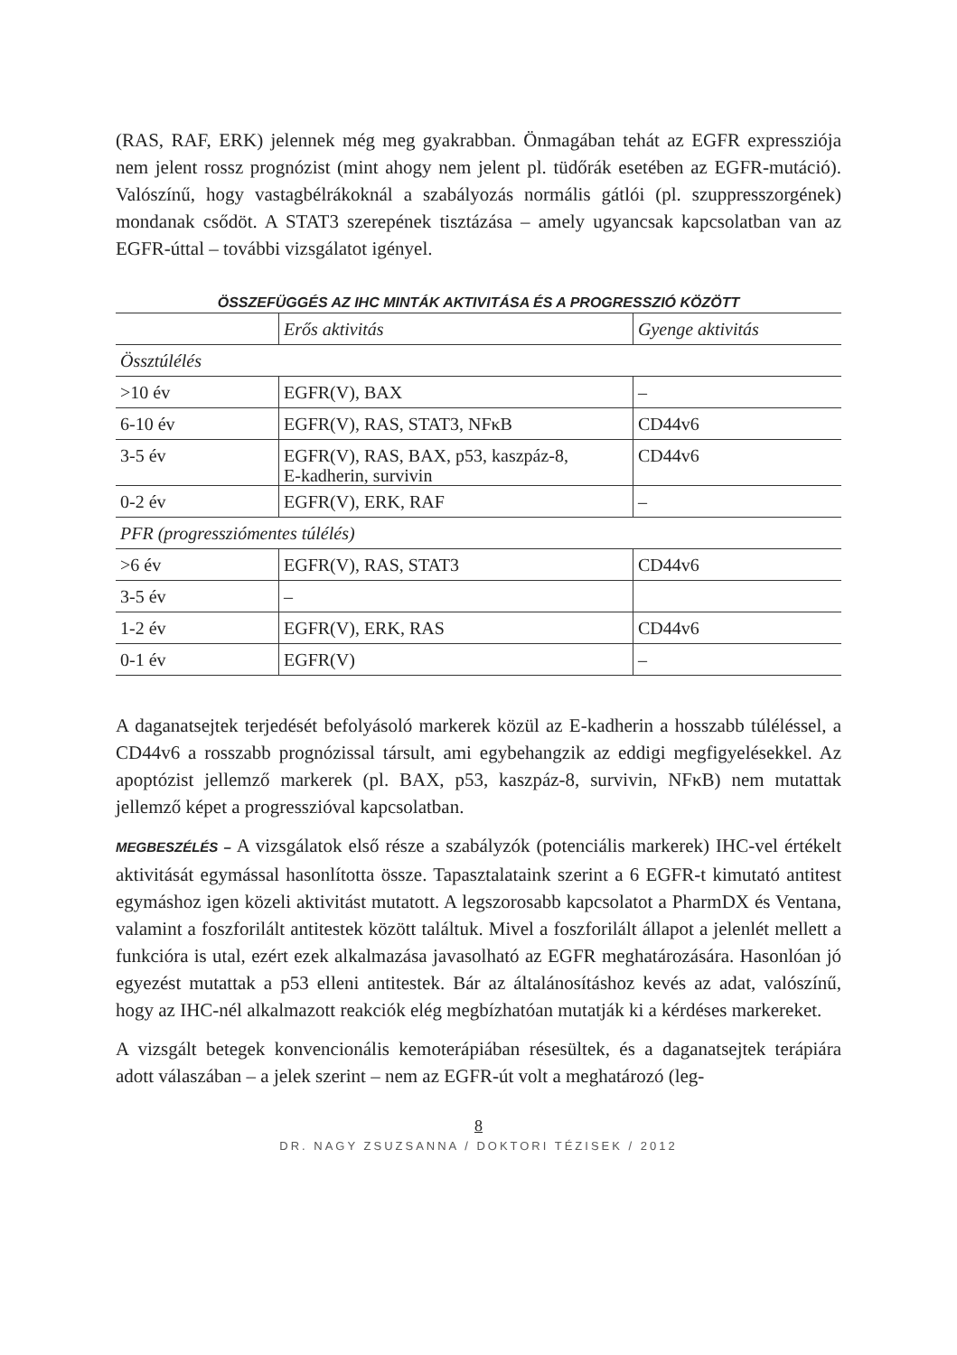(RAS, RAF, ERK) jelennek még meg gyakrabban. Önmagában tehát az EGFR expressziója nem jelent rossz prognózist (mint ahogy nem jelent pl. tüdőrák esetében az EGFR-mutáció). Valószínű, hogy vastagbélrákoknál a szabályozás normális gátlói (pl. szuppresszorgének) mondanak csődöt. A STAT3 szerepének tisztázása – amely ugyancsak kapcsolatban van az EGFR-úttal – további vizsgálatot igényel.
ÖSSZEFÜGGÉS AZ IHC MINTÁK AKTIVITÁSA ÉS A PROGRESSZIÓ KÖZÖTT
| | Erős aktivitás | Gyenge aktivitás |
| --- | --- | --- |
| Össztúlélés | | |
| >10 év | EGFR(V), BAX | – |
| 6-10 év | EGFR(V), RAS, STAT3, NFκB | CD44v6 |
| 3-5 év | EGFR(V), RAS, BAX, p53, kaszpáz-8, E-kadherin, survivin | CD44v6 |
| 0-2 év | EGFR(V), ERK, RAF | – |
| PFR (progressziómentes túlélés) | | |
| >6 év | EGFR(V), RAS, STAT3 | CD44v6 |
| 3-5 év | – | |
| 1-2 év | EGFR(V), ERK, RAS | CD44v6 |
| 0-1 év | EGFR(V) | – |
A daganatsejtek terjedését befolyásoló markerek közül az E-kadherin a hosszabb túléléssel, a CD44v6 a rosszabb prognózissal társult, ami egybehangzik az eddigi megfigyelésekkel. Az apoptózist jellemző markerek (pl. BAX, p53, kaszpáz-8, survivin, NFκB) nem mutattak jellemző képet a progresszióval kapcsolatban.
MEGBESZÉLÉS – A vizsgálatok első része a szabályzók (potenciális markerek) IHC-vel értékelt aktivitását egymással hasonlította össze. Tapasztalataink szerint a 6 EGFR-t kimutató antitest egymáshoz igen közeli aktivitást mutatott. A legszorosabb kapcsolatot a PharmDX és Ventana, valamint a foszforilált antitestek között találtuk. Mivel a foszforilált állapot a jelenlét mellett a funkcióra is utal, ezért ezek alkalmazása javasolható az EGFR meghatározására. Hasonlóan jó egyezést mutattak a p53 elleni antitestek. Bár az általánosításhoz kevés az adat, valószínű, hogy az IHC-nél alkalmazott reakciók elég megbízhatóan mutatják ki a kérdéses markereket.
A vizsgált betegek konvencionális kemoterápiában résesültek, és a daganatsejtek terápiára adott válaszában – a jelek szerint – nem az EGFR-út volt a meghatározó (leg-
8
DR. NAGY ZSUZSANNA / DOKTORI TÉZISEK / 2012